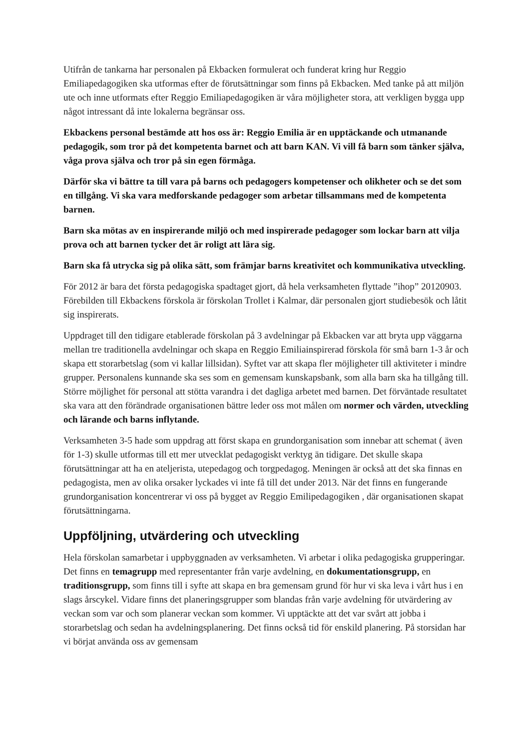Utifrån de tankarna har personalen på Ekbacken formulerat och funderat kring hur Reggio Emiliapedagogiken ska utformas efter de förutsättningar som finns på Ekbacken. Med tanke på att miljön ute och inne utformats efter Reggio Emiliapedagogiken är våra möjligheter stora, att verkligen bygga upp något intressant då inte lokalerna begränsar oss.
Ekbackens personal bestämde att hos oss är: Reggio Emilia är en upptäckande och utmanande pedagogik, som tror på det kompetenta barnet och att barn KAN. Vi vill få barn som tänker själva, våga prova själva och tror på sin egen förmåga.
Därför ska vi bättre ta till vara på barns och pedagogers kompetenser och olikheter och se det som en tillgång. Vi ska vara medforskande pedagoger som arbetar tillsammans med de kompetenta barnen.
Barn ska mötas av en inspirerande miljö och med inspirerade pedagoger som lockar barn att vilja prova och att barnen tycker det är roligt att lära sig.
Barn ska få utrycka sig på olika sätt, som främjar barns kreativitet och kommunikativa utveckling.
För 2012 är bara det första pedagogiska spadtaget gjort, då hela verksamheten flyttade ”ihop” 20120903. Förebilden till Ekbackens förskola är förskolan Trollet i Kalmar, där personalen gjort studiebesök och låtit sig inspirerats.
Uppdraget till den tidigare etablerade förskolan på 3 avdelningar på Ekbacken var att bryta upp väggarna mellan tre traditionella avdelningar och skapa en Reggio Emiliainspirerad förskola för små barn 1-3 år och skapa ett storarbetslag (som vi kallar lillsidan). Syftet var att skapa fler möjligheter till aktiviteter i mindre grupper. Personalens kunnande ska ses som en gemensam kunskapsbank, som alla barn ska ha tillgång till. Större möjlighet för personal att stötta varandra i det dagliga arbetet med barnen. Det förväntade resultatet ska vara att den förändrade organisationen bättre leder oss mot målen om normer och värden, utveckling och lärande och barns inflytande.
Verksamheten 3-5 hade som uppdrag att först skapa en grundorganisation som innebar att schemat ( även för 1-3) skulle utformas till ett mer utvecklat pedagogiskt verktyg än tidigare. Det skulle skapa förutsättningar att ha en ateljerista, utepedagog och torgpedagog. Meningen är också att det ska finnas en pedagogista, men av olika orsaker lyckades vi inte få till det under 2013. När det finns en fungerande grundorganisation koncentrerar vi oss på bygget av Reggio Emilipedagogiken , där organisationen skapat förutsättningarna.
Uppföljning, utvärdering och utveckling
Hela förskolan samarbetar i uppbyggnaden av verksamheten. Vi arbetar i olika pedagogiska grupperingar. Det finns en temagrupp med representanter från varje avdelning, en dokumentationsgrupp, en traditionsgrupp, som finns till i syfte att skapa en bra gemensam grund för hur vi ska leva i vårt hus i en slags årscykel. Vidare finns det planeringsgrupper som blandas från varje avdelning för utvärdering av veckan som var och som planerar veckan som kommer. Vi upptäckte att det var svårt att jobba i storarbetslag och sedan ha avdelningsplanering. Det finns också tid för enskild planering. På storsidan har vi börjat använda oss av gemensam